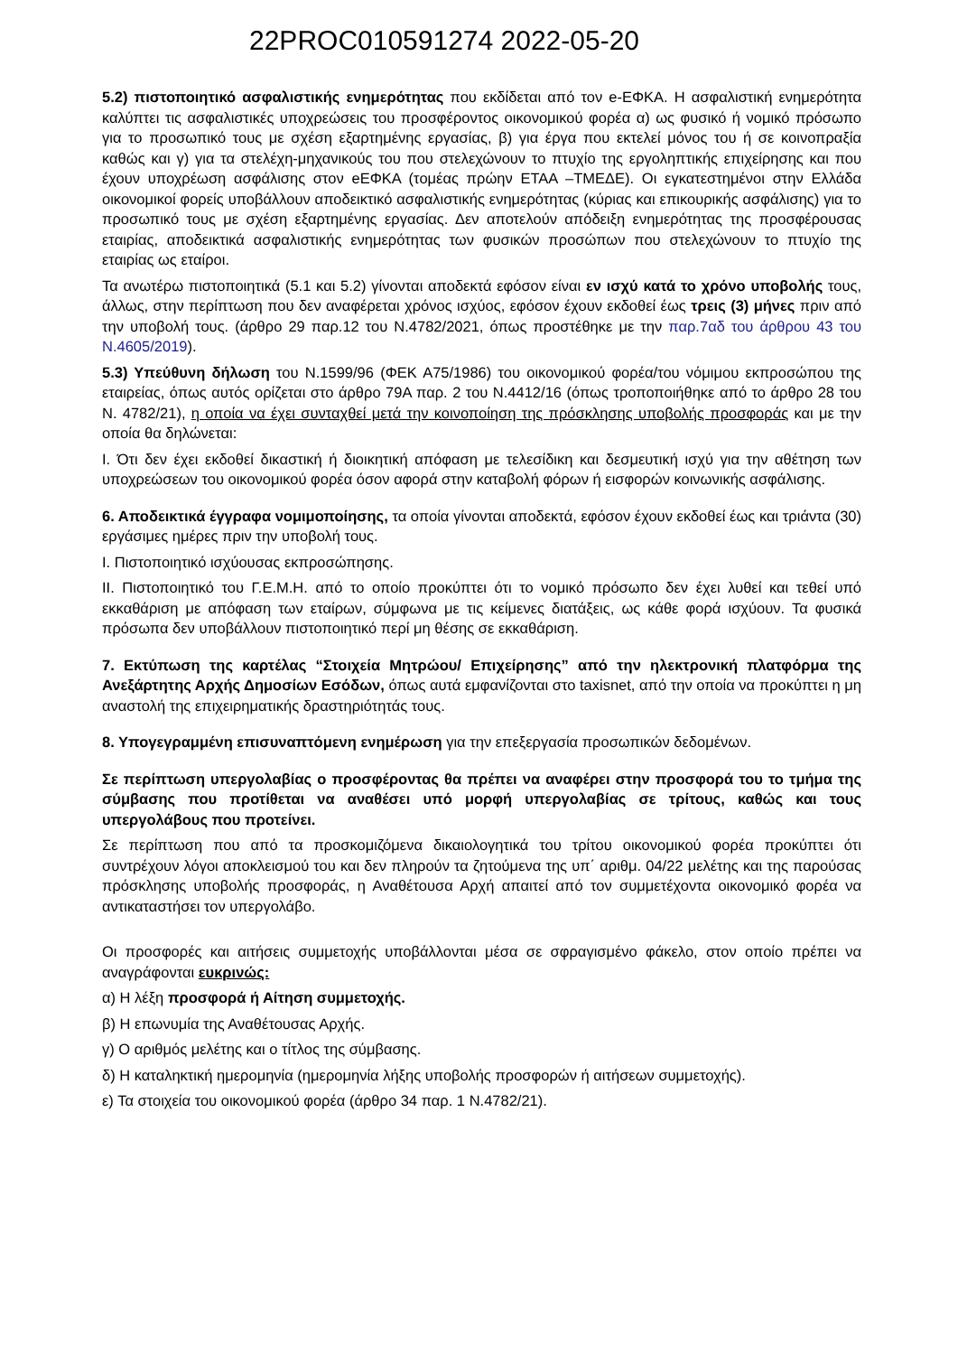22PROC010591274 2022-05-20
5.2) πιστοποιητικό ασφαλιστικής ενημερότητας που εκδίδεται από τον e-ΕΦΚΑ. Η ασφαλιστική ενημερότητα καλύπτει τις ασφαλιστικές υποχρεώσεις του προσφέροντος οικονομικού φορέα α) ως φυσικό ή νομικό πρόσωπο για το προσωπικό τους με σχέση εξαρτημένης εργασίας, β) για έργα που εκτελεί μόνος του ή σε κοινοπραξία καθώς και γ) για τα στελέχη-μηχανικούς του που στελεχώνουν το πτυχίο της εργοληπτικής επιχείρησης και που έχουν υποχρέωση ασφάλισης στον eΕΦΚΑ (τομέας πρώην ΕΤΑΑ –ΤΜΕΔΕ). Οι εγκατεστημένοι στην Ελλάδα οικονομικοί φορείς υποβάλλουν αποδεικτικό ασφαλιστικής ενημερότητας (κύριας και επικουρικής ασφάλισης) για το προσωπικό τους με σχέση εξαρτημένης εργασίας. Δεν αποτελούν απόδειξη ενημερότητας της προσφέρουσας εταιρίας, αποδεικτικά ασφαλιστικής ενημερότητας των φυσικών προσώπων που στελεχώνουν το πτυχίο της εταιρίας ως εταίροι.
Τα ανωτέρω πιστοποιητικά (5.1 και 5.2) γίνονται αποδεκτά εφόσον είναι εν ισχύ κατά το χρόνο υποβολής τους, άλλως, στην περίπτωση που δεν αναφέρεται χρόνος ισχύος, εφόσον έχουν εκδοθεί έως τρεις (3) μήνες πριν από την υποβολή τους. (άρθρο 29 παρ.12 του Ν.4782/2021, όπως προστέθηκε με την παρ.7αδ του άρθρου 43 του Ν.4605/2019).
5.3) Υπεύθυνη δήλωση του Ν.1599/96 (ΦΕΚ Α75/1986) του οικονομικού φορέα/του νόμιμου εκπροσώπου της εταιρείας, όπως αυτός ορίζεται στο άρθρο 79Α παρ. 2 του Ν.4412/16 (όπως τροποποιήθηκε από το άρθρο 28 του Ν. 4782/21), η οποία να έχει συνταχθεί μετά την κοινοποίηση της πρόσκλησης υποβολής προσφοράς και με την οποία θα δηλώνεται:
Ι. Ότι δεν έχει εκδοθεί δικαστική ή διοικητική απόφαση με τελεσίδικη και δεσμευτική ισχύ για την αθέτηση των υποχρεώσεων του οικονομικού φορέα όσον αφορά στην καταβολή φόρων ή εισφορών κοινωνικής ασφάλισης.
6. Αποδεικτικά έγγραφα νομιμοποίησης, τα οποία γίνονται αποδεκτά, εφόσον έχουν εκδοθεί έως και τριάντα (30) εργάσιμες ημέρες πριν την υποβολή τους.
Ι. Πιστοποιητικό ισχύουσας εκπροσώπησης.
ΙΙ. Πιστοποιητικό του Γ.Ε.Μ.Η. από το οποίο προκύπτει ότι το νομικό πρόσωπο δεν έχει λυθεί και τεθεί υπό εκκαθάριση με απόφαση των εταίρων, σύμφωνα με τις κείμενες διατάξεις, ως κάθε φορά ισχύουν. Τα φυσικά πρόσωπα δεν υποβάλλουν πιστοποιητικό περί μη θέσης σε εκκαθάριση.
7. Εκτύπωση της καρτέλας “Στοιχεία Μητρώου/ Επιχείρησης” από την ηλεκτρονική πλατφόρμα της Ανεξάρτητης Αρχής Δημοσίων Εσόδων, όπως αυτά εμφανίζονται στο taxisnet, από την οποία να προκύπτει η μη αναστολή της επιχειρηματικής δραστηριότητάς τους.
8. Υπογεγραμμένη επισυναπτόμενη ενημέρωση για την επεξεργασία προσωπικών δεδομένων.
Σε περίπτωση υπεργολαβίας ο προσφέροντας θα πρέπει να αναφέρει στην προσφορά του το τμήμα της σύμβασης που προτίθεται να αναθέσει υπό μορφή υπεργολαβίας σε τρίτους, καθώς και τους υπεργολάβους που προτείνει.
Σε περίπτωση που από τα προσκομιζόμενα δικαιολογητικά του τρίτου οικονομικού φορέα προκύπτει ότι συντρέχουν λόγοι αποκλεισμού του και δεν πληρούν τα ζητούμενα της υπ΄ αριθμ. 04/22 μελέτης και της παρούσας πρόσκλησης υποβολής προσφοράς, η Αναθέτουσα Αρχή απαιτεί από τον συμμετέχοντα οικονομικό φορέα να αντικαταστήσει τον υπεργολάβο.
Οι προσφορές και αιτήσεις συμμετοχής υποβάλλονται μέσα σε σφραγισμένο φάκελο, στον οποίο πρέπει να αναγράφονται ευκρινώς:
α) Η λέξη προσφορά ή Αίτηση συμμετοχής.
β) Η επωνυμία της Αναθέτουσας Αρχής.
γ) Ο αριθμός μελέτης και ο τίτλος της σύμβασης.
δ) Η καταληκτική ημερομηνία (ημερομηνία λήξης υποβολής προσφορών ή αιτήσεων συμμετοχής).
ε) Τα στοιχεία του οικονομικού φορέα (άρθρο 34 παρ. 1 Ν.4782/21).